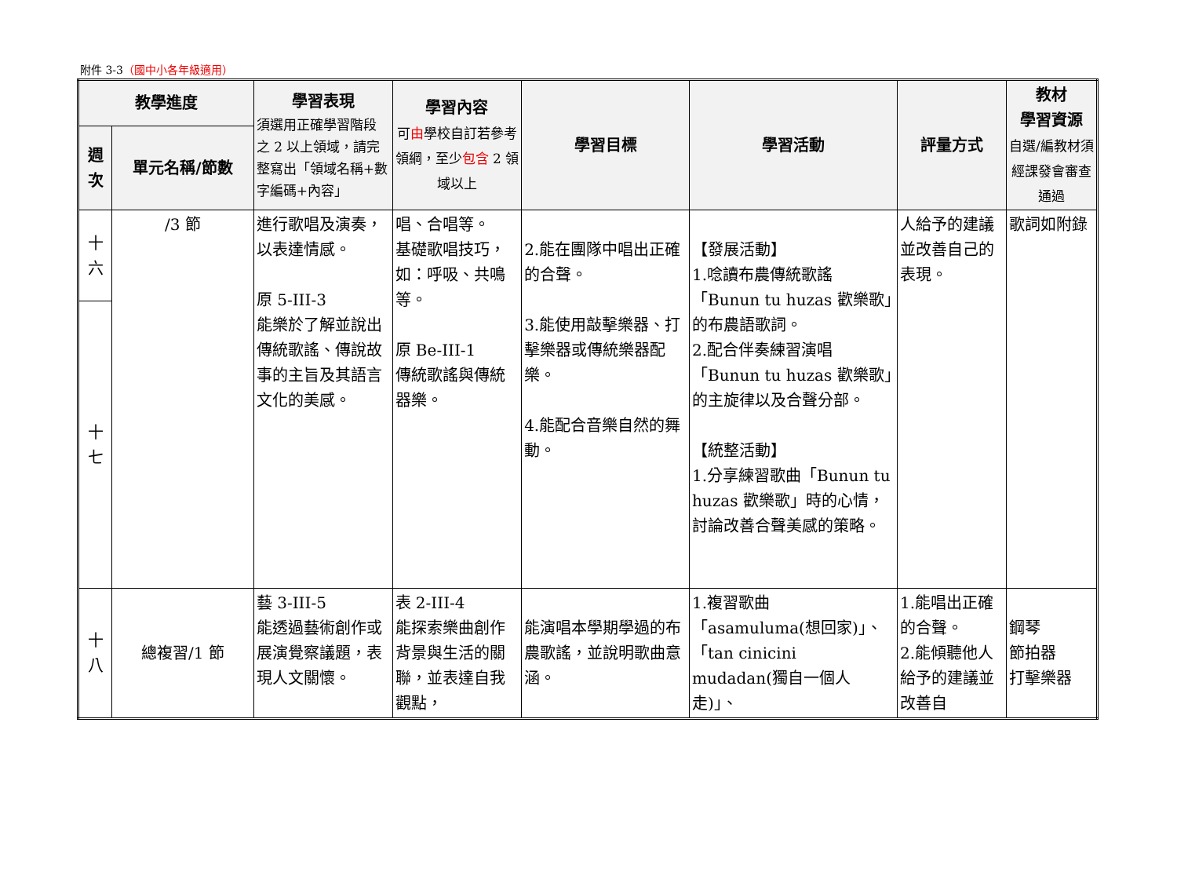附件 3-3（國中小各年級適用）
| 教學進度 | | 學習表現 須選用正確學習階段之 2 以上領域，請完整寫出「領域名稱+數字編碼+內容」 | 學習內容 可 由 學校自訂若參考領綱，至少 包含 2 領域以上 | 學習目標 | 學習活動 | 評量方式 | 教材 學習資源 自選/編教材須經課發會審查通過 |
| --- | --- | --- | --- | --- | --- | --- | --- |
| 週 次 | 單元名稱/節數 | | | | | | |
| 十 六 | /3 節 | 進行歌唱及演奏，以表達情感。 原 5-III-3 能樂於了解並說出傳統歌謠、傳說故事的主旨及其語言文化的美感。 | 唱、合唱等。 基礎歌唱技巧，如：呼吸、共鳴等。 原 Be-III-1 傳統歌謠與傳統器樂。 | 2.能在團隊中唱出正確的合聲。 3.能使用敲擊樂器、打擊樂器或傳統樂器配樂。 4.能配合音樂自然的舞動。 | 【發展活動】 1.唸讀布農傳統歌謠「Bunun tu huzas 歡樂歌」的布農語歌詞。 2.配合伴奏練習演唱「Bunun tu huzas 歡樂歌」的主旋律以及合聲分部。 【統整活動】 1.分享練習歌曲「Bunun tu huzas 歡樂歌」時的心情，討論改善合聲美感的策略。 | 人給予的建議並改善自己的表現。 | 歌詞如附錄 |
| 十 七 | | | | | | | |
| 十 八 | 總複習/1 節 | 藝 3-III-5 能透過藝術創作或展演覺察議題，表現人文關懷。 | 表 2-III-4 能探索樂曲創作背景與生活的關聯，並表達自我觀點， | 能演唱本學期學過的布農歌謠，並說明歌曲意涵。 | 1.複習歌曲「asamuluma(想回家)」、「tan cinicini mudadan(獨自一個人走)」、 | 1.能唱出正確的合聲。 2.能傾聽他人給予的建議並改善自 | 鋼琴 節拍器 打擊樂器 |